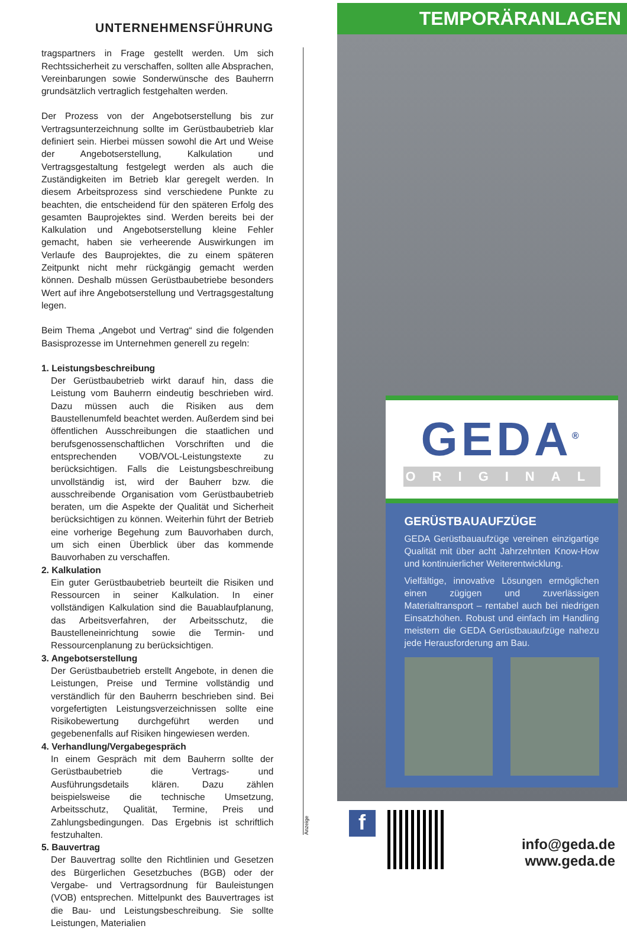UNTERNEHMENSFÜHRUNG
tragspartners in Frage gestellt werden. Um sich Rechtssicherheit zu verschaffen, sollten alle Absprachen, Vereinbarungen sowie Sonderwünsche des Bauherrn grundsätzlich vertraglich festgehalten werden.
Der Prozess von der Angebotserstellung bis zur Vertragsunterzeichnung sollte im Gerüstbaubetrieb klar definiert sein. Hierbei müssen sowohl die Art und Weise der Angebotserstellung, Kalkulation und Vertragsgestaltung festgelegt werden als auch die Zuständigkeiten im Betrieb klar geregelt werden. In diesem Arbeitsprozess sind verschiedene Punkte zu beachten, die entscheidend für den späteren Erfolg des gesamten Bauprojektes sind. Werden bereits bei der Kalkulation und Angebotserstellung kleine Fehler gemacht, haben sie verheerende Auswirkungen im Verlaufe des Bauprojektes, die zu einem späteren Zeitpunkt nicht mehr rückgängig gemacht werden können. Deshalb müssen Gerüstbaubetriebe besonders Wert auf ihre Angebotserstellung und Vertragsgestaltung legen.
Beim Thema „Angebot und Vertrag“ sind die folgenden Basisprozesse im Unternehmen generell zu regeln:
1. Leistungsbeschreibung
Der Gerüstbaubetrieb wirkt darauf hin, dass die Leistung vom Bauherrn eindeutig beschrieben wird. Dazu müssen auch die Risiken aus dem Baustellenumfeld beachtet werden. Außerdem sind bei öffentlichen Ausschreibungen die staatlichen und berufsgenossenschaftlichen Vorschriften und die entsprechenden VOB/VOL-Leistungstexte zu berücksichtigen. Falls die Leistungsbeschreibung unvollständig ist, wird der Bauherr bzw. die ausschreibende Organisation vom Gerüstbaubetrieb beraten, um die Aspekte der Qualität und Sicherheit berücksichtigen zu können. Weiterhin führt der Betrieb eine vorherige Begehung zum Bauvorhaben durch, um sich einen Überblick über das kommende Bauvorhaben zu verschaffen.
2. Kalkulation
Ein guter Gerüstbaubetrieb beurteilt die Risiken und Ressourcen in seiner Kalkulation. In einer vollständigen Kalkulation sind die Bauablaufplanung, das Arbeitsverfahren, der Arbeitsschutz, die Baustelleneinrichtung sowie die Termin- und Ressourcenplanung zu berücksichtigen.
3. Angebotserstellung
Der Gerüstbaubetrieb erstellt Angebote, in denen die Leistungen, Preise und Termine vollständig und verständlich für den Bauherrn beschrieben sind. Bei vorgefertigten Leistungsverzeichnissen sollte eine Risikobewertung durchgeführt werden und gegebenenfalls auf Risiken hingewiesen werden.
4. Verhandlung/Vergabegespräch
In einem Gespräch mit dem Bauherrn sollte der Gerüstbaubetrieb die Vertrags- und Ausführungsdetails klären. Dazu zählen beispielsweise die technische Umsetzung, Arbeitsschutz, Qualität, Termine, Preis und Zahlungsbedingungen. Das Ergebnis ist schriftlich festzuhalten.
5. Bauvertrag
Der Bauvertrag sollte den Richtlinien und Gesetzen des Bürgerlichen Gesetzbuches (BGB) oder der Vergabe- und Vertragsordnung für Bauleistungen (VOB) entsprechen. Mittelpunkt des Bauvertrages ist die Bau- und Leistungsbeschreibung. Sie sollte Leistungen, Materialien
Anzeige
TEMPORÄRANLAGEN
GEDA<sup>®</sup>
ORIGINAL
GERÜSTBAUAUFZÜGE
GEDA Gerüstbauaufzüge vereinen einzigartige Qualität mit über acht Jahrzehnten Know-How und kontinuierlicher Weiterentwicklung.
Vielfältige, innovative Lösungen ermöglichen einen zügigen und zuverlässigen Materialtransport – rentabel auch bei niedrigen Einsatzhöhen. Robust und einfach im Handling meistern die GEDA Gerüstbauaufzüge nahezu jede Herausforderung am Bau.
f
info@geda.de
www.geda.de